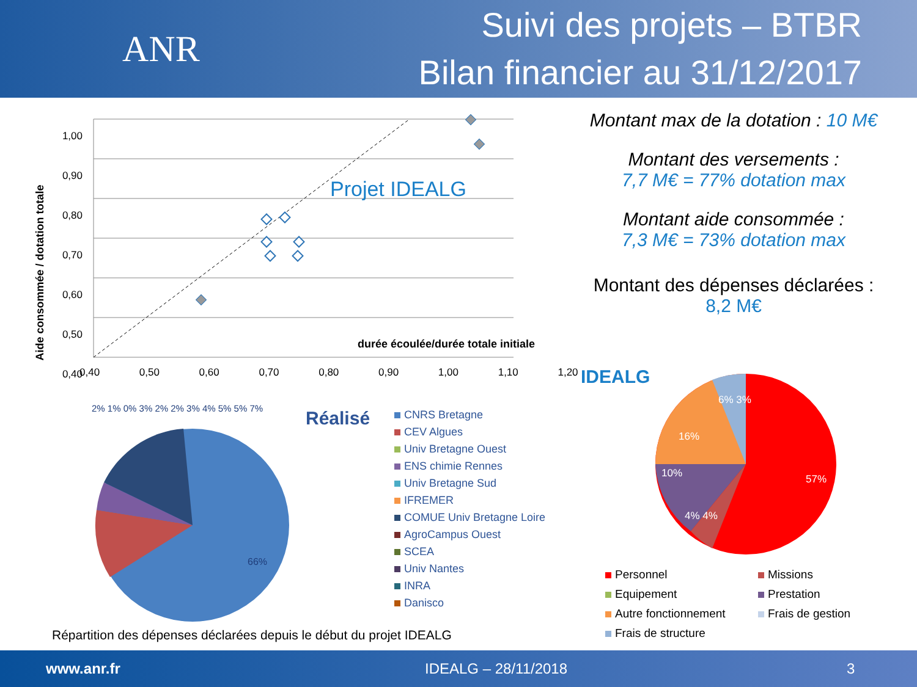ANR
Suivi des projets – BTBR
Bilan financier au 31/12/2017
Projet IDEALG
1,00
0,90
0,80
0,70
0,60
0,50
0,40
0,40 0,50 0,60 0,70 0,80 0,90 1,00 1,10 1,20
durée écoulée/durée totale initiale
Aide consommée / dotation totale
Montant max de la dotation : 10 M€
Montant des versements :
7,7 M€ = 77% dotation max
Montant aide consommée :
7,3 M€ = 73% dotation max
Montant des dépenses déclarées :
8,2 M€
IDEALG
66%
Réalisé
CNRS Bretagne
CEV Algues
Univ Bretagne Ouest
ENS chimie Rennes
Univ Bretagne Sud
IFREMER
COMUE Univ Bretagne Loire
AgroCampus Ouest
SCEA
Univ Nantes
INRA
Danisco
2% 1% 0% 3% 2% 2% 3% 4% 5% 5% 7%
16%
10%
57%
6% 3%
4% 4%
Personnel
Missions
Equipement
Prestation
Autre fonctionnement
Frais de gestion
Frais de structure
Répartition des dépenses déclarées depuis le début du projet IDEALG
www.anr.fr IDEALG – 28/11/2018 3